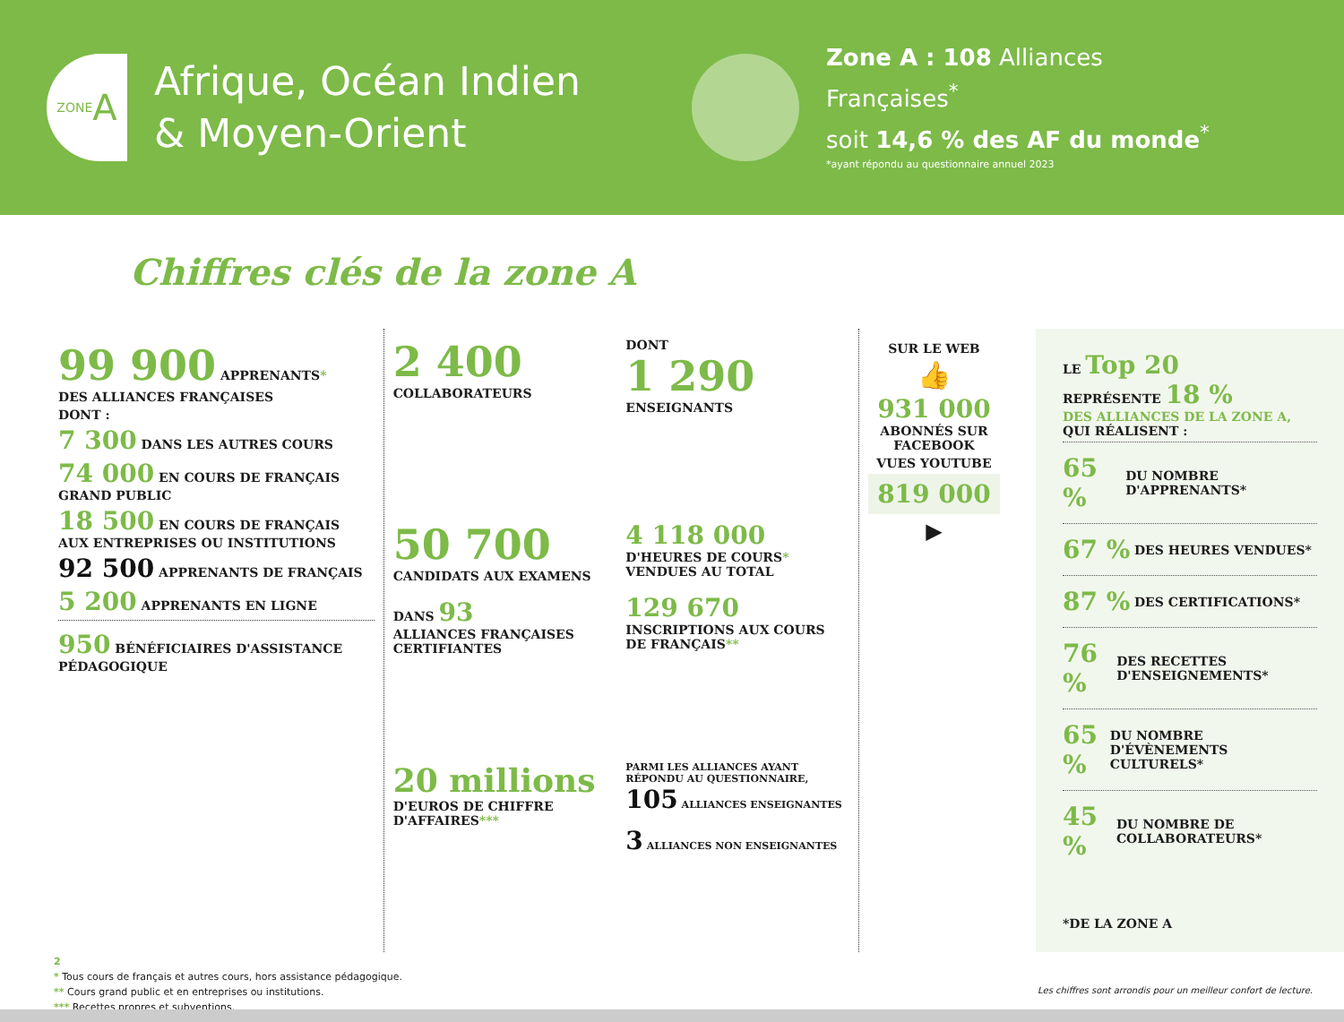ZONE A
Afrique, Océan Indien
& Moyen-Orient
Zone A : 108 Alliances
Françaises<sup>*</sup>
soit 14,6 % des AF du monde<sup>*</sup>
*ayant répondu au questionnaire annuel 2023
Chiffres clés de la zone A
99 900 APPRENANTS*
DES ALLIANCES FRANÇAISES
DONT :
7 300 DANS LES AUTRES COURS
74 000 EN COURS DE FRANÇAIS GRAND PUBLIC
18 500 EN COURS DE FRANÇAIS AUX ENTREPRISES OU INSTITUTIONS
92 500 APPRENANTS DE FRANÇAIS
5 200 APPRENANTS EN LIGNE
950 BÉNÉFICIAIRES D'ASSISTANCE PÉDAGOGIQUE
2 400
COLLABORATEURS
DONT
1 290
ENSEIGNANTS
50 700
CANDIDATS AUX EXAMENS
DANS 93
ALLIANCES FRANÇAISES CERTIFIANTES
4 118 000
D'HEURES DE COURS* VENDUES AU TOTAL
129 670
INSCRIPTIONS AUX COURS DE FRANÇAIS**
20 millions
D'EUROS DE CHIFFRE D'AFFAIRES***
PARMI LES ALLIANCES AYANT RÉPONDU AU QUESTIONNAIRE,
105 ALLIANCES ENSEIGNANTES
3 ALLIANCES NON ENSEIGNANTES
SUR LE WEB
👍
931 000
ABONNÉS SUR FACEBOOK
VUES YOUTUBE
819 000
▶
LE Top 20
REPRÉSENTE 18 %
DES ALLIANCES DE LA ZONE A,
QUI RÉALISENT :
65 % DU NOMBRE D'APPRENANTS*
67 % DES HEURES VENDUES*
87 % DES CERTIFICATIONS*
76 % DES RECETTES D'ENSEIGNEMENTS*
65 % DU NOMBRE D'ÉVÈNEMENTS CULTURELS*
45 % DU NOMBRE DE COLLABORATEURS*
*DE LA ZONE A
2
* Tous cours de français et autres cours, hors assistance pédagogique.
** Cours grand public et en entreprises ou institutions.
*** Recettes propres et subventions.
Les chiffres sont arrondis pour un meilleur confort de lecture.